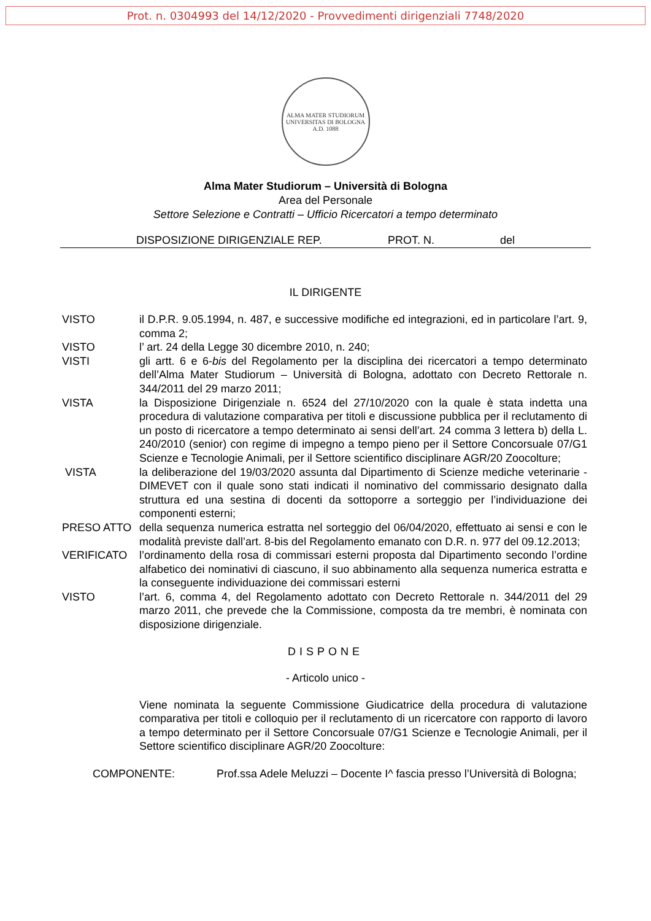Prot. n. 0304993 del 14/12/2020 - Provvedimenti dirigenziali 7748/2020
ALMA MATER STUDIORUM
UNIVERSITAS DI BOLOGNA
A.D. 1088
Alma Mater Studiorum – Università di Bologna
Area del Personale
Settore Selezione e Contratti – Ufficio Ricercatori a tempo determinato
DISPOSIZIONE DIRIGENZIALE REP. PROT. N. del
IL DIRIGENTE
VISTO il D.P.R. 9.05.1994, n. 487, e successive modifiche ed integrazioni, ed in particolare l’art. 9, comma 2;
VISTO l’ art. 24 della Legge 30 dicembre 2010, n. 240;
VISTI gli artt. 6 e 6-bis del Regolamento per la disciplina dei ricercatori a tempo determinato dell’Alma Mater Studiorum – Università di Bologna, adottato con Decreto Rettorale n. 344/2011 del 29 marzo 2011;
VISTA la Disposizione Dirigenziale n. 6524 del 27/10/2020 con la quale è stata indetta una procedura di valutazione comparativa per titoli e discussione pubblica per il reclutamento di un posto di ricercatore a tempo determinato ai sensi dell’art. 24 comma 3 lettera b) della L. 240/2010 (senior) con regime di impegno a tempo pieno per il Settore Concorsuale 07/G1 Scienze e Tecnologie Animali, per il Settore scientifico disciplinare AGR/20 Zoocolture;
VISTA la deliberazione del 19/03/2020 assunta dal Dipartimento di Scienze mediche veterinarie - DIMEVET con il quale sono stati indicati il nominativo del commissario designato dalla struttura ed una sestina di docenti da sottoporre a sorteggio per l’individuazione dei componenti esterni;
PRESO ATTO della sequenza numerica estratta nel sorteggio del 06/04/2020, effettuato ai sensi e con le modalità previste dall’art. 8-bis del Regolamento emanato con D.R. n. 977 del 09.12.2013;
VERIFICATO l’ordinamento della rosa di commissari esterni proposta dal Dipartimento secondo l’ordine alfabetico dei nominativi di ciascuno, il suo abbinamento alla sequenza numerica estratta e la conseguente individuazione dei commissari esterni
VISTO l’art. 6, comma 4, del Regolamento adottato con Decreto Rettorale n. 344/2011 del 29 marzo 2011, che prevede che la Commissione, composta da tre membri, è nominata con disposizione dirigenziale.
DISPONE
- Articolo unico -
Viene nominata la seguente Commissione Giudicatrice della procedura di valutazione comparativa per titoli e colloquio per il reclutamento di un ricercatore con rapporto di lavoro a tempo determinato per il Settore Concorsuale 07/G1 Scienze e Tecnologie Animali, per il Settore scientifico disciplinare AGR/20 Zoocolture:
COMPONENTE: Prof.ssa Adele Meluzzi – Docente I^ fascia presso l’Università di Bologna;